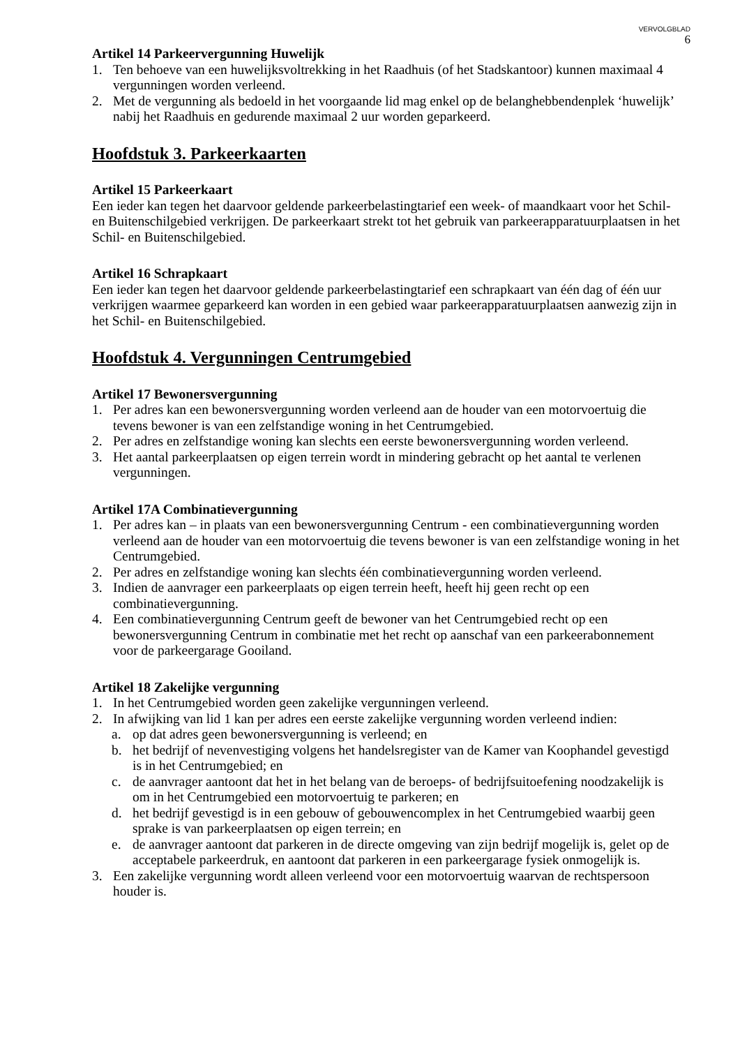VERVOLGBLAD
6
Artikel 14 Parkeervergunning Huwelijk
1. Ten behoeve van een huwelijksvoltrekking in het Raadhuis (of het Stadskantoor) kunnen maximaal 4 vergunningen worden verleend.
2. Met de vergunning als bedoeld in het voorgaande lid mag enkel op de belanghebbendenplek ‘huwelijk’ nabij het Raadhuis en gedurende maximaal 2 uur worden geparkeerd.
Hoofdstuk 3. Parkeerkaarten
Artikel 15 Parkeerkaart
Een ieder kan tegen het daarvoor geldende parkeerbelastingtarief een week- of maandkaart voor het Schil- en Buitenschilgebied verkrijgen. De parkeerkaart strekt tot het gebruik van parkeerapparatuurplaatsen in het Schil- en Buitenschilgebied.
Artikel 16 Schrapkaart
Een ieder kan tegen het daarvoor geldende parkeerbelastingtarief een schrapkaart van één dag of één uur verkrijgen waarmee geparkeerd kan worden in een gebied waar parkeerapparatuurplaatsen aanwezig zijn in het Schil- en Buitenschilgebied.
Hoofdstuk 4. Vergunningen Centrumgebied
Artikel 17 Bewonersvergunning
1. Per adres kan een bewonersvergunning worden verleend aan de houder van een motorvoertuig die tevens bewoner is van een zelfstandige woning in het Centrumgebied.
2. Per adres en zelfstandige woning kan slechts een eerste bewonersvergunning worden verleend.
3. Het aantal parkeerplaatsen op eigen terrein wordt in mindering gebracht op het aantal te verlenen vergunningen.
Artikel 17A Combinatievergunning
1. Per adres kan – in plaats van een bewonersvergunning Centrum - een combinatievergunning worden verleend aan de houder van een motorvoertuig die tevens bewoner is van een zelfstandige woning in het Centrumgebied.
2. Per adres en zelfstandige woning kan slechts één combinatievergunning worden verleend.
3. Indien de aanvrager een parkeerplaats op eigen terrein heeft, heeft hij geen recht op een combinatievergunning.
4. Een combinatievergunning Centrum geeft de bewoner van het Centrumgebied recht op een bewonersvergunning Centrum in combinatie met het recht op aanschaf van een parkeerabonnement voor de parkeergarage Gooiland.
Artikel 18 Zakelijke vergunning
1. In het Centrumgebied worden geen zakelijke vergunningen verleend.
2. In afwijking van lid 1 kan per adres een eerste zakelijke vergunning worden verleend indien:
a. op dat adres geen bewonersvergunning is verleend; en
b. het bedrijf of nevenvestiging volgens het handelsregister van de Kamer van Koophandel gevestigd is in het Centrumgebied; en
c. de aanvrager aantoont dat het in het belang van de beroeps- of bedrijfsuitoefening noodzakelijk is om in het Centrumgebied een motorvoertuig te parkeren; en
d. het bedrijf gevestigd is in een gebouw of gebouwencomplex in het Centrumgebied waarbij geen sprake is van parkeerplaatsen op eigen terrein; en
e. de aanvrager aantoont dat parkeren in de directe omgeving van zijn bedrijf mogelijk is, gelet op de acceptabele parkeerdruk, en aantoont dat parkeren in een parkeergarage fysiek onmogelijk is.
3. Een zakelijke vergunning wordt alleen verleend voor een motorvoertuig waarvan de rechtspersoon houder is.